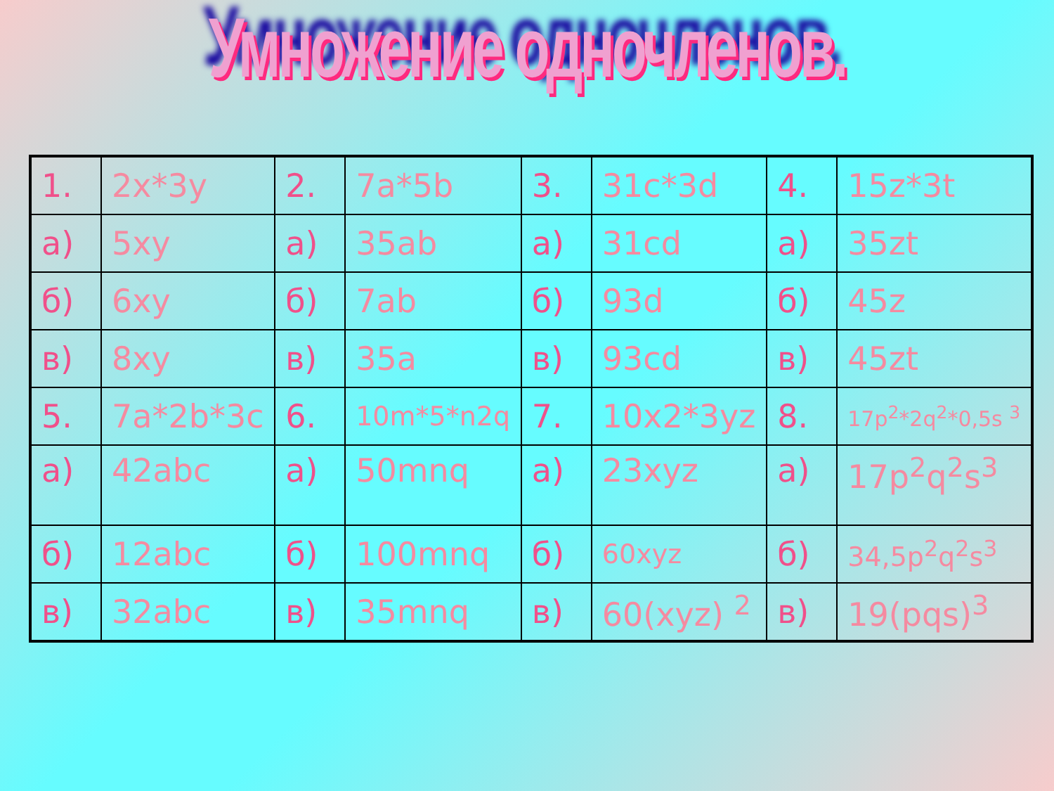Умножение одночленов.
| 1. | 2x*3y | 2. | 7a*5b | 3. | 31c*3d | 4. | 15z*3t |
| а) | 5xy | а) | 35ab | а) | 31cd | а) | 35zt |
| б) | 6xy | б) | 7ab | б) | 93d | б) | 45z |
| в) | 8xy | в) | 35a | в) | 93cd | в) | 45zt |
| 5. | 7a*2b*3c | 6. | 10m*5*n2q | 7. | 10x2*3yz | 8. | 17p<sup>2</sup>*2q<sup>2</sup>*0,5s <sup>3</sup> |
| а) | 42abc | а) | 50mnq | а) | 23xyz | а) | 17p<sup>2</sup>q<sup>2</sup>s<sup>3</sup> |
| б) | 12abc | б) | 100mnq | б) | 60xyz | б) | 34,5p<sup>2</sup>q<sup>2</sup>s<sup>3</sup> |
| в) | 32abc | в) | 35mnq | в) | 60(xyz) <sup>2</sup> | в) | 19(pqs)<sup>3</sup> |